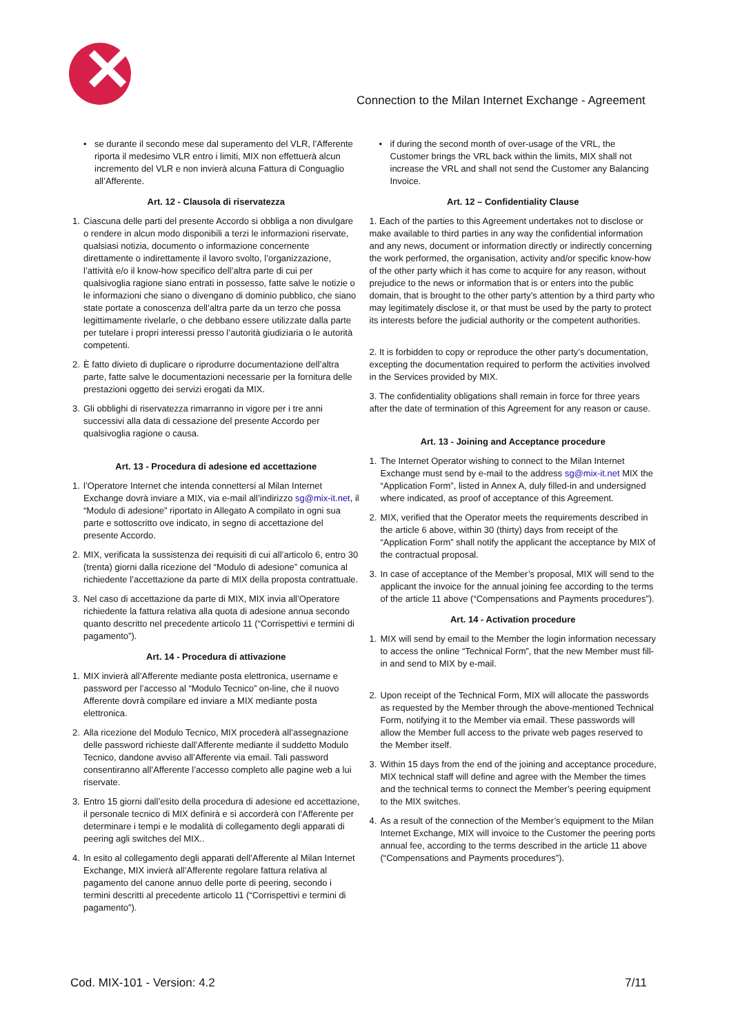✕
Connection to the Milan Internet Exchange - Agreement
• se durante il secondo mese dal superamento del VLR, l’Afferente riporta il medesimo VLR entro i limiti, MIX non effettuerà alcun incremento del VLR e non invierà alcuna Fattura di Conguaglio all’Afferente.
Art. 12 - Clausola di riservatezza
1. Ciascuna delle parti del presente Accordo si obbliga a non divulgare o rendere in alcun modo disponibili a terzi le informazioni riservate, qualsiasi notizia, documento o informazione concernente direttamente o indirettamente il lavoro svolto, l’organizzazione, l’attività e/o il know-how specifico dell’altra parte di cui per qualsivoglia ragione siano entrati in possesso, fatte salve le notizie o le informazioni che siano o divengano di dominio pubblico, che siano state portate a conoscenza dell’altra parte da un terzo che possa legittimamente rivelarle, o che debbano essere utilizzate dalla parte per tutelare i propri interessi presso l’autorità giudiziaria o le autorità competenti.
2. È fatto divieto di duplicare o riprodurre documentazione dell’altra parte, fatte salve le documentazioni necessarie per la fornitura delle prestazioni oggetto dei servizi erogati da MIX.
3. Gli obblighi di riservatezza rimarranno in vigore per i tre anni successivi alla data di cessazione del presente Accordo per qualsivoglia ragione o causa.
Art. 13 - Procedura di adesione ed accettazione
1. l’Operatore Internet che intenda connettersi al Milan Internet Exchange dovrà inviare a MIX, via e-mail all’indirizzo sg@mix-it.net, il “Modulo di adesione” riportato in Allegato A compilato in ogni sua parte e sottoscritto ove indicato, in segno di accettazione del presente Accordo.
2. MIX, verificata la sussistenza dei requisiti di cui all’articolo 6, entro 30 (trenta) giorni dalla ricezione del “Modulo di adesione” comunica al richiedente l’accettazione da parte di MIX della proposta contrattuale.
3. Nel caso di accettazione da parte di MIX, MIX invia all’Operatore richiedente la fattura relativa alla quota di adesione annua secondo quanto descritto nel precedente articolo 11 (“Corrispettivi e termini di pagamento”).
Art. 14 - Procedura di attivazione
1. MIX invierà all’Afferente mediante posta elettronica, username e password per l’accesso al “Modulo Tecnico” on-line, che il nuovo Afferente dovrà compilare ed inviare a MIX mediante posta elettronica.
2. Alla ricezione del Modulo Tecnico, MIX procederà all’assegnazione delle password richieste dall’Afferente mediante il suddetto Modulo Tecnico, dandone avviso all’Afferente via email. Tali password consentiranno all’Afferente l’accesso completo alle pagine web a lui riservate.
3. Entro 15 giorni dall’esito della procedura di adesione ed accettazione, il personale tecnico di MIX definirà e si accorderà con l’Afferente per determinare i tempi e le modalità di collegamento degli apparati di peering agli switches del MIX..
4. In esito al collegamento degli apparati dell’Afferente al Milan Internet Exchange, MIX invierà all’Afferente regolare fattura relativa al pagamento del canone annuo delle porte di peering, secondo i termini descritti al precedente articolo 11 (“Corrispettivi e termini di pagamento”).
• if during the second month of over-usage of the VRL, the Customer brings the VRL back within the limits, MIX shall not increase the VRL and shall not send the Customer any Balancing Invoice.
Art. 12 – Confidentiality Clause
1. Each of the parties to this Agreement undertakes not to disclose or make available to third parties in any way the confidential information and any news, document or information directly or indirectly concerning the work performed, the organisation, activity and/or specific know-how of the other party which it has come to acquire for any reason, without prejudice to the news or information that is or enters into the public domain, that is brought to the other party’s attention by a third party who may legitimately disclose it, or that must be used by the party to protect its interests before the judicial authority or the competent authorities.
2. It is forbidden to copy or reproduce the other party’s documentation, excepting the documentation required to perform the activities involved in the Services provided by MIX.
3. The confidentiality obligations shall remain in force for three years after the date of termination of this Agreement for any reason or cause.
Art. 13 - Joining and Acceptance procedure
1. The Internet Operator wishing to connect to the Milan Internet Exchange must send by e-mail to the address sg@mix-it.net MIX the “Application Form”, listed in Annex A, duly filled-in and undersigned where indicated, as proof of acceptance of this Agreement.
2. MIX, verified that the Operator meets the requirements described in the article 6 above, within 30 (thirty) days from receipt of the “Application Form” shall notify the applicant the acceptance by MIX of the contractual proposal.
3. In case of acceptance of the Member’s proposal, MIX will send to the applicant the invoice for the annual joining fee according to the terms of the article 11 above (“Compensations and Payments procedures”).
Art. 14 - Activation procedure
1. MIX will send by email to the Member the login information necessary to access the online “Technical Form”, that the new Member must fill-in and send to MIX by e-mail.
2. Upon receipt of the Technical Form, MIX will allocate the passwords as requested by the Member through the above-mentioned Technical Form, notifying it to the Member via email. These passwords will allow the Member full access to the private web pages reserved to the Member itself.
3. Within 15 days from the end of the joining and acceptance procedure, MIX technical staff will define and agree with the Member the times and the technical terms to connect the Member’s peering equipment to the MIX switches.
4. As a result of the connection of the Member’s equipment to the Milan Internet Exchange, MIX will invoice to the Customer the peering ports annual fee, according to the terms described in the article 11 above (“Compensations and Payments procedures”).
Cod. MIX-101 - Version: 4.2 7/11